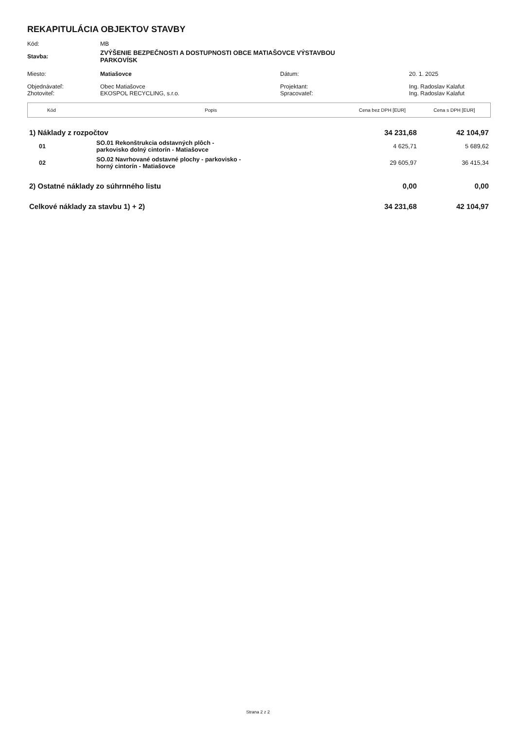REKAPITULÁCIA OBJEKTOV STAVBY
| Kód: | MB | | |
| Stavba: | ZVÝŠENIE BEZPEČNOSTI A DOSTUPNOSTI OBCE MATIAŠOVCE VÝSTAVBOU PARKOVÍSK | | |
| Miesto: | Matiašovce | Dátum: | 20. 1. 2025 |
| Objednávateľ: Zhotoviteľ: | Obec Matiašovce EKOSPOL RECYCLING, s.r.o. | Projektant: Spracovateľ: | Ing. Radoslav Kalafut Ing. Radoslav Kalafut |
| Kód | Popis | Cena bez DPH [EUR] | Cena s DPH [EUR] |
| --- | --- | --- | --- |
| 1) Náklady z rozpočtov | | 34 231,68 | 42 104,97 |
| 01 | SO.01 Rekonštrukcia odstavných plôch - parkovisko dolný cintorín - Matiašovce | 4 625,71 | 5 689,62 |
| 02 | SO.02 Navrhované odstavné plochy - parkovisko - horný cintorín - Matiašovce | 29 605,97 | 36 415,34 |
| 2) Ostatné náklady zo súhrnného listu | | 0,00 | 0,00 |
| Celkové náklady za stavbu 1) + 2) | | 34 231,68 | 42 104,97 |
Strana 2 z 2